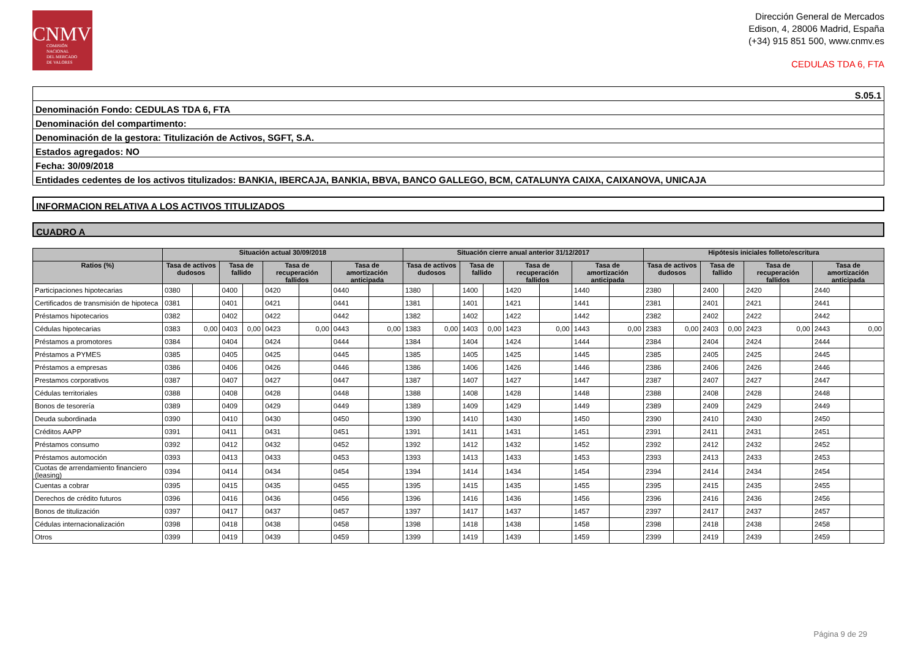CNMV
COMISIÓN
NACIONAL
DEL MERCADO
DE VALORES
Dirección General de Mercados
Edison, 4, 28006 Madrid, España
(+34) 915 851 500, www.cnmv.es
CEDULAS TDA 6, FTA
S.05.1
Denominación Fondo: CEDULAS TDA 6, FTA
Denominación del compartimento:
Denominación de la gestora: Titulización de Activos, SGFT, S.A.
Estados agregados: NO
Fecha: 30/09/2018
Entidades cedentes de los activos titulizados: BANKIA, IBERCAJA, BANKIA, BBVA, BANCO GALLEGO, BCM, CATALUNYA CAIXA, CAIXANOVA, UNICAJA
INFORMACION RELATIVA A LOS ACTIVOS TITULIZADOS
CUADRO A
| | Situación actual 30/09/2018 | | | | | | | | Situación cierre anual anterior 31/12/2017 | | | | | | | | Hipótesis iniciales folleto/escritura | | | | | | | |
| --- | --- | --- | --- | --- | --- | --- | --- | --- | --- | --- | --- | --- | --- | --- | --- | --- | --- | --- | --- | --- | --- | --- | --- | --- |
| Ratios (%) | Tasa de activos dudosos | | Tasa de fallido | | Tasa de recuperación fallidos | | Tasa de amortización anticipada | | Tasa de activos dudosos | | Tasa de fallido | | Tasa de recuperación fallidos | | Tasa de amortización anticipada | | Tasa de activos dudosos | | Tasa de fallido | | Tasa de recuperación fallidos | | Tasa de amortización anticipada | |
| Participaciones hipotecarias | 0380 | | 0400 | | 0420 | | 0440 | | 1380 | | 1400 | | 1420 | | 1440 | | 2380 | | 2400 | | 2420 | | 2440 | |
| Certificados de transmisión de hipoteca | 0381 | | 0401 | | 0421 | | 0441 | | 1381 | | 1401 | | 1421 | | 1441 | | 2381 | | 2401 | | 2421 | | 2441 | |
| Préstamos hipotecarios | 0382 | | 0402 | | 0422 | | 0442 | | 1382 | | 1402 | | 1422 | | 1442 | | 2382 | | 2402 | | 2422 | | 2442 | |
| Cédulas hipotecarias | 0383 | 0,00 | 0403 | 0,00 | 0423 | 0,00 | 0443 | 0,00 | 1383 | 0,00 | 1403 | 0,00 | 1423 | 0,00 | 1443 | 0,00 | 2383 | 0,00 | 2403 | 0,00 | 2423 | 0,00 | 2443 | 0,00 |
| Préstamos a promotores | 0384 | | 0404 | | 0424 | | 0444 | | 1384 | | 1404 | | 1424 | | 1444 | | 2384 | | 2404 | | 2424 | | 2444 | |
| Préstamos a PYMES | 0385 | | 0405 | | 0425 | | 0445 | | 1385 | | 1405 | | 1425 | | 1445 | | 2385 | | 2405 | | 2425 | | 2445 | |
| Préstamos a empresas | 0386 | | 0406 | | 0426 | | 0446 | | 1386 | | 1406 | | 1426 | | 1446 | | 2386 | | 2406 | | 2426 | | 2446 | |
| Prestamos corporativos | 0387 | | 0407 | | 0427 | | 0447 | | 1387 | | 1407 | | 1427 | | 1447 | | 2387 | | 2407 | | 2427 | | 2447 | |
| Cédulas territoriales | 0388 | | 0408 | | 0428 | | 0448 | | 1388 | | 1408 | | 1428 | | 1448 | | 2388 | | 2408 | | 2428 | | 2448 | |
| Bonos de tesorería | 0389 | | 0409 | | 0429 | | 0449 | | 1389 | | 1409 | | 1429 | | 1449 | | 2389 | | 2409 | | 2429 | | 2449 | |
| Deuda subordinada | 0390 | | 0410 | | 0430 | | 0450 | | 1390 | | 1410 | | 1430 | | 1450 | | 2390 | | 2410 | | 2430 | | 2450 | |
| Créditos AAPP | 0391 | | 0411 | | 0431 | | 0451 | | 1391 | | 1411 | | 1431 | | 1451 | | 2391 | | 2411 | | 2431 | | 2451 | |
| Préstamos consumo | 0392 | | 0412 | | 0432 | | 0452 | | 1392 | | 1412 | | 1432 | | 1452 | | 2392 | | 2412 | | 2432 | | 2452 | |
| Préstamos automoción | 0393 | | 0413 | | 0433 | | 0453 | | 1393 | | 1413 | | 1433 | | 1453 | | 2393 | | 2413 | | 2433 | | 2453 | |
| Cuotas de arrendamiento financiero (leasing) | 0394 | | 0414 | | 0434 | | 0454 | | 1394 | | 1414 | | 1434 | | 1454 | | 2394 | | 2414 | | 2434 | | 2454 | |
| Cuentas a cobrar | 0395 | | 0415 | | 0435 | | 0455 | | 1395 | | 1415 | | 1435 | | 1455 | | 2395 | | 2415 | | 2435 | | 2455 | |
| Derechos de crédito futuros | 0396 | | 0416 | | 0436 | | 0456 | | 1396 | | 1416 | | 1436 | | 1456 | | 2396 | | 2416 | | 2436 | | 2456 | |
| Bonos de titulización | 0397 | | 0417 | | 0437 | | 0457 | | 1397 | | 1417 | | 1437 | | 1457 | | 2397 | | 2417 | | 2437 | | 2457 | |
| Cédulas internacionalización | 0398 | | 0418 | | 0438 | | 0458 | | 1398 | | 1418 | | 1438 | | 1458 | | 2398 | | 2418 | | 2438 | | 2458 | |
| Otros | 0399 | | 0419 | | 0439 | | 0459 | | 1399 | | 1419 | | 1439 | | 1459 | | 2399 | | 2419 | | 2439 | | 2459 | |
Página 9 de 29